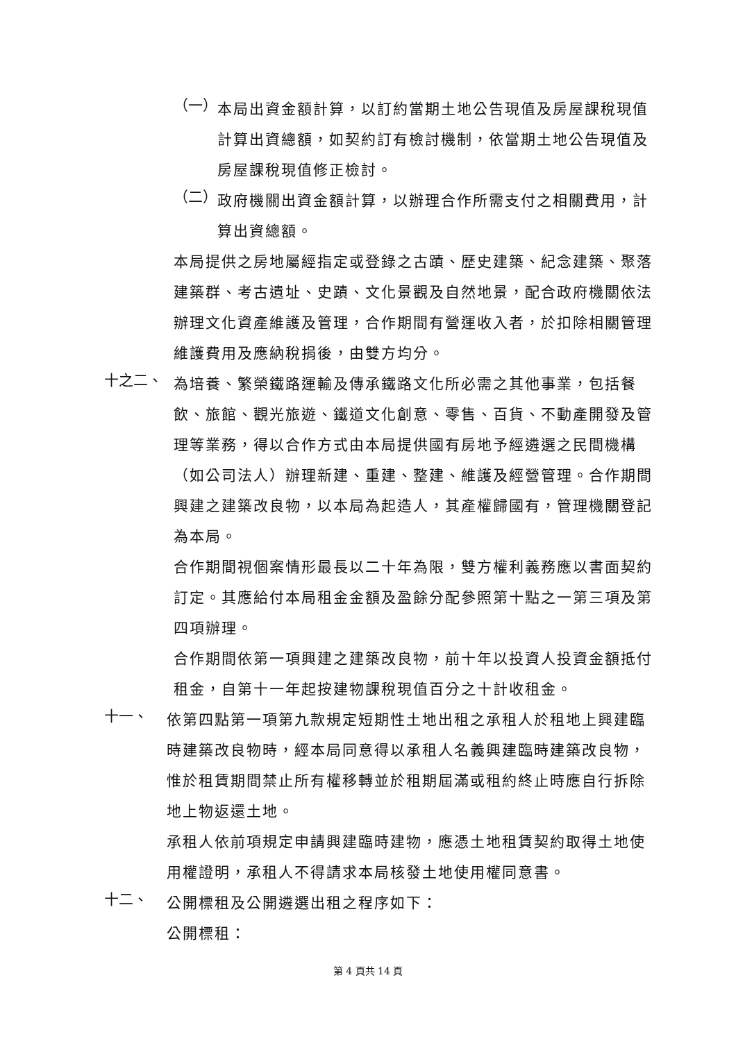（一）
本局出資金額計算，以訂約當期土地公告現值及房屋課稅現值計算出資總額，如契約訂有檢討機制，依當期土地公告現值及房屋課稅現值修正檢討。
（二）
政府機關出資金額計算，以辦理合作所需支付之相關費用，計算出資總額。
本局提供之房地屬經指定或登錄之古蹟、歷史建築、紀念建築、聚落建築群、考古遺址、史蹟、文化景觀及自然地景，配合政府機關依法辦理文化資產維護及管理，合作期間有營運收入者，於扣除相關管理維護費用及應納稅捐後，由雙方均分。
十之二、
為培養、繁榮鐵路運輸及傳承鐵路文化所必需之其他事業，包括餐飲、旅館、觀光旅遊、鐵道文化創意、零售、百貨、不動產開發及管理等業務，得以合作方式由本局提供國有房地予經遴選之民間機構（如公司法人）辦理新建、重建、整建、維護及經營管理。合作期間興建之建築改良物，以本局為起造人，其產權歸國有，管理機關登記為本局。
合作期間視個案情形最長以二十年為限，雙方權利義務應以書面契約訂定。其應給付本局租金金額及盈餘分配參照第十點之一第三項及第四項辦理。
合作期間依第一項興建之建築改良物，前十年以投資人投資金額抵付租金，自第十一年起按建物課稅現值百分之十計收租金。
十一、
依第四點第一項第九款規定短期性土地出租之承租人於租地上興建臨時建築改良物時，經本局同意得以承租人名義興建臨時建築改良物，惟於租賃期間禁止所有權移轉並於租期屆滿或租約終止時應自行拆除地上物返還土地。
承租人依前項規定申請興建臨時建物，應憑土地租賃契約取得土地使用權證明，承租人不得請求本局核發土地使用權同意書。
十二、
公開標租及公開遴選出租之程序如下：
公開標租：
第 4 頁共 14 頁